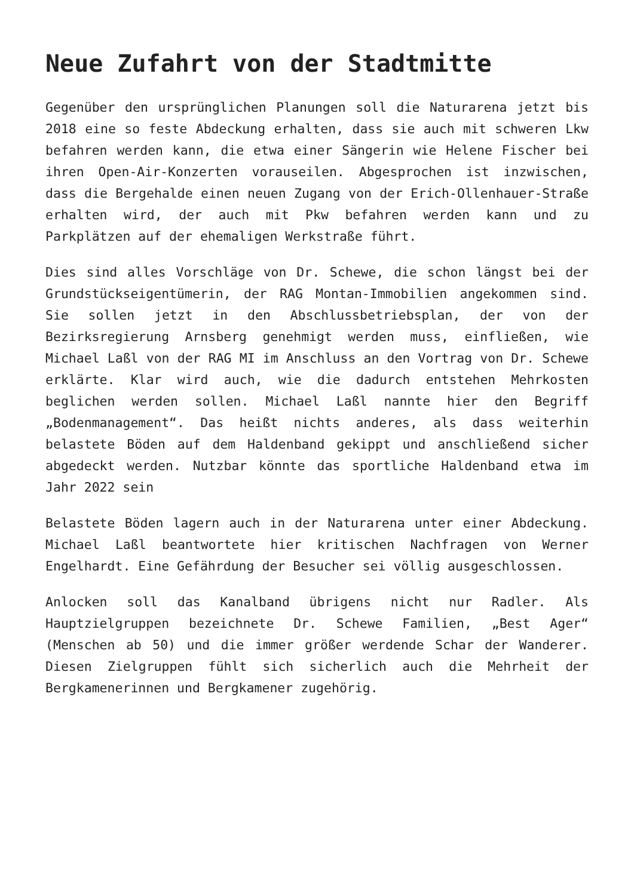Neue Zufahrt von der Stadtmitte
Gegenüber den ursprünglichen Planungen soll die Naturarena jetzt bis 2018 eine so feste Abdeckung erhalten, dass sie auch mit schweren Lkw befahren werden kann, die etwa einer Sängerin wie Helene Fischer bei ihren Open-Air-Konzerten vorauseilen. Abgesprochen ist inzwischen, dass die Bergehalde einen neuen Zugang von der Erich-Ollenhauer-Straße erhalten wird, der auch mit Pkw befahren werden kann und zu Parkplätzen auf der ehemaligen Werkstraße führt.
Dies sind alles Vorschläge von Dr. Schewe, die schon längst bei der Grundstückseigentümerin, der RAG Montan-Immobilien angekommen sind. Sie sollen jetzt in den Abschlussbetriebsplan, der von der Bezirksregierung Arnsberg genehmigt werden muss, einfließen, wie Michael Laßl von der RAG MI im Anschluss an den Vortrag von Dr. Schewe erklärte. Klar wird auch, wie die dadurch entstehen Mehrkosten beglichen werden sollen. Michael Laßl nannte hier den Begriff „Bodenmanagement“. Das heißt nichts anderes, als dass weiterhin belastete Böden auf dem Haldenband gekippt und anschließend sicher abgedeckt werden. Nutzbar könnte das sportliche Haldenband etwa im Jahr 2022 sein
Belastete Böden lagern auch in der Naturarena unter einer Abdeckung. Michael Laßl beantwortete hier kritischen Nachfragen von Werner Engelhardt. Eine Gefährdung der Besucher sei völlig ausgeschlossen.
Anlocken soll das Kanalband übrigens nicht nur Radler. Als Hauptzielgruppen bezeichnete Dr. Schewe Familien, „Best Ager“ (Menschen ab 50) und die immer größer werdende Schar der Wanderer. Diesen Zielgruppen fühlt sich sicherlich auch die Mehrheit der Bergkamenerinnen und Bergkamener zugehörig.